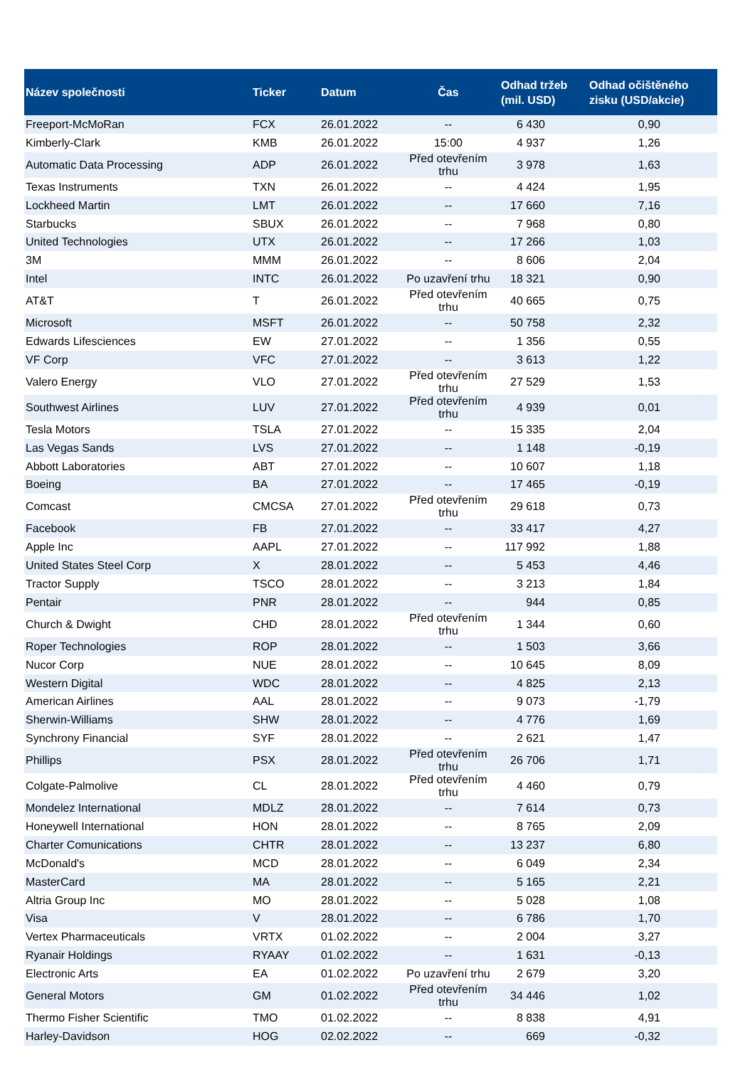| Název společnosti | Ticker | Datum | Čas | Odhad tržeb (mil. USD) | Odhad očištěného zisku (USD/akcie) |
| --- | --- | --- | --- | --- | --- |
| Freeport-McMoRan | FCX | 26.01.2022 | -- | 6 430 | 0,90 |
| Kimberly-Clark | KMB | 26.01.2022 | 15:00 | 4 937 | 1,26 |
| Automatic Data Processing | ADP | 26.01.2022 | Před otevřením trhu | 3 978 | 1,63 |
| Texas Instruments | TXN | 26.01.2022 | -- | 4 424 | 1,95 |
| Lockheed Martin | LMT | 26.01.2022 | -- | 17 660 | 7,16 |
| Starbucks | SBUX | 26.01.2022 | -- | 7 968 | 0,80 |
| United Technologies | UTX | 26.01.2022 | -- | 17 266 | 1,03 |
| 3M | MMM | 26.01.2022 | -- | 8 606 | 2,04 |
| Intel | INTC | 26.01.2022 | Po uzavření trhu | 18 321 | 0,90 |
| AT&T | T | 26.01.2022 | Před otevřením trhu | 40 665 | 0,75 |
| Microsoft | MSFT | 26.01.2022 | -- | 50 758 | 2,32 |
| Edwards Lifesciences | EW | 27.01.2022 | -- | 1 356 | 0,55 |
| VF Corp | VFC | 27.01.2022 | -- | 3 613 | 1,22 |
| Valero Energy | VLO | 27.01.2022 | Před otevřením trhu | 27 529 | 1,53 |
| Southwest Airlines | LUV | 27.01.2022 | Před otevřením trhu | 4 939 | 0,01 |
| Tesla Motors | TSLA | 27.01.2022 | -- | 15 335 | 2,04 |
| Las Vegas Sands | LVS | 27.01.2022 | -- | 1 148 | -0,19 |
| Abbott Laboratories | ABT | 27.01.2022 | -- | 10 607 | 1,18 |
| Boeing | BA | 27.01.2022 | -- | 17 465 | -0,19 |
| Comcast | CMCSA | 27.01.2022 | Před otevřením trhu | 29 618 | 0,73 |
| Facebook | FB | 27.01.2022 | -- | 33 417 | 4,27 |
| Apple Inc | AAPL | 27.01.2022 | -- | 117 992 | 1,88 |
| United States Steel Corp | X | 28.01.2022 | -- | 5 453 | 4,46 |
| Tractor Supply | TSCO | 28.01.2022 | -- | 3 213 | 1,84 |
| Pentair | PNR | 28.01.2022 | -- | 944 | 0,85 |
| Church & Dwight | CHD | 28.01.2022 | Před otevřením trhu | 1 344 | 0,60 |
| Roper Technologies | ROP | 28.01.2022 | -- | 1 503 | 3,66 |
| Nucor Corp | NUE | 28.01.2022 | -- | 10 645 | 8,09 |
| Western Digital | WDC | 28.01.2022 | -- | 4 825 | 2,13 |
| American Airlines | AAL | 28.01.2022 | -- | 9 073 | -1,79 |
| Sherwin-Williams | SHW | 28.01.2022 | -- | 4 776 | 1,69 |
| Synchrony Financial | SYF | 28.01.2022 | -- | 2 621 | 1,47 |
| Phillips | PSX | 28.01.2022 | Před otevřením trhu | 26 706 | 1,71 |
| Colgate-Palmolive | CL | 28.01.2022 | Před otevřením trhu | 4 460 | 0,79 |
| Mondelez International | MDLZ | 28.01.2022 | -- | 7 614 | 0,73 |
| Honeywell International | HON | 28.01.2022 | -- | 8 765 | 2,09 |
| Charter Comunications | CHTR | 28.01.2022 | -- | 13 237 | 6,80 |
| McDonald's | MCD | 28.01.2022 | -- | 6 049 | 2,34 |
| MasterCard | MA | 28.01.2022 | -- | 5 165 | 2,21 |
| Altria Group Inc | MO | 28.01.2022 | -- | 5 028 | 1,08 |
| Visa | V | 28.01.2022 | -- | 6 786 | 1,70 |
| Vertex Pharmaceuticals | VRTX | 01.02.2022 | -- | 2 004 | 3,27 |
| Ryanair Holdings | RYAAY | 01.02.2022 | -- | 1 631 | -0,13 |
| Electronic Arts | EA | 01.02.2022 | Po uzavření trhu | 2 679 | 3,20 |
| General Motors | GM | 01.02.2022 | Před otevřením trhu | 34 446 | 1,02 |
| Thermo Fisher Scientific | TMO | 01.02.2022 | -- | 8 838 | 4,91 |
| Harley-Davidson | HOG | 02.02.2022 | -- | 669 | -0,32 |